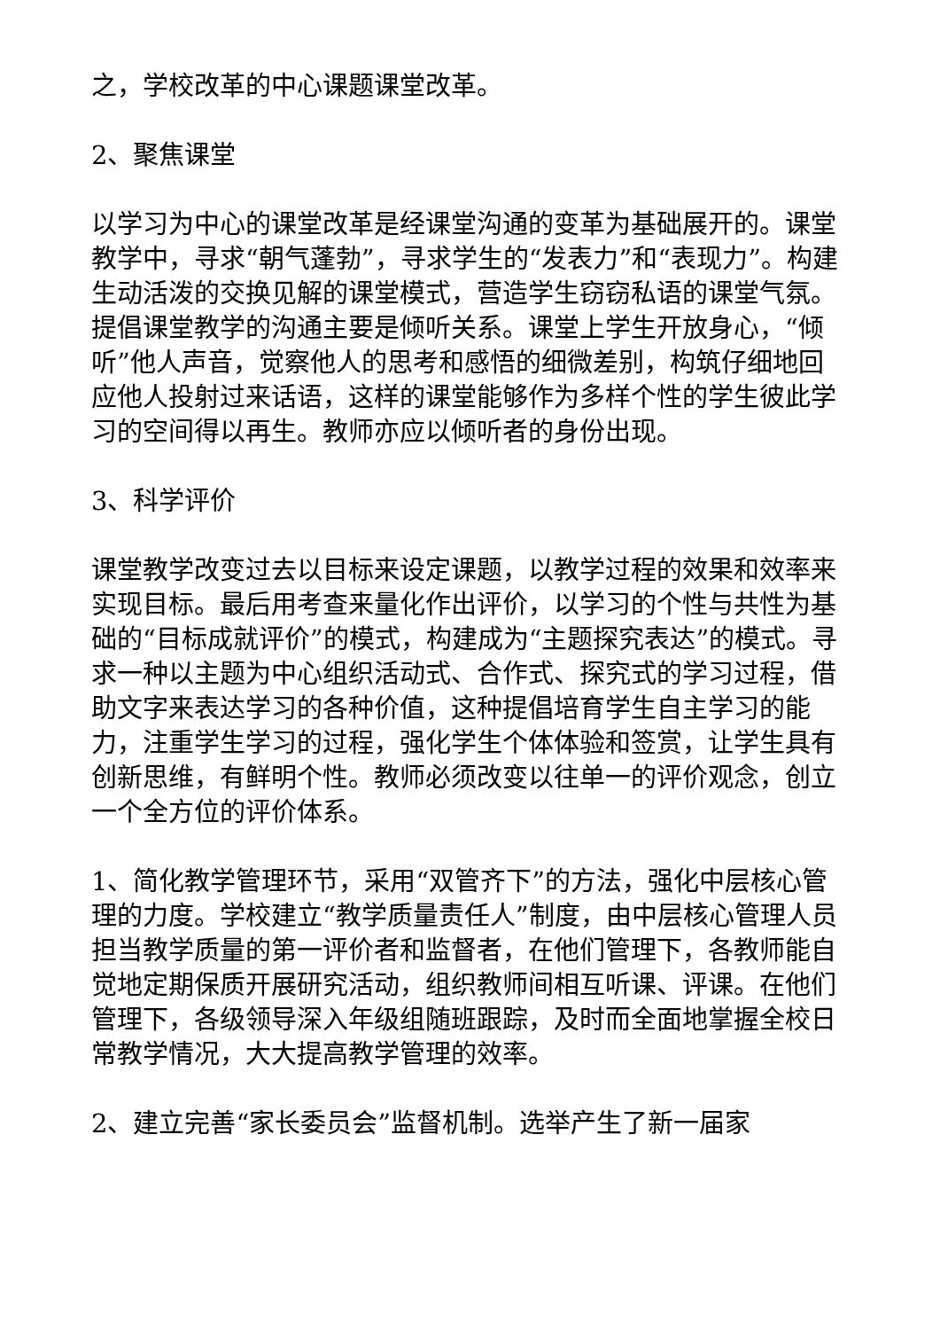之，学校改革的中心课题课堂改革。
2、聚焦课堂
以学习为中心的课堂改革是经课堂沟通的变革为基础展开的。课堂教学中，寻求“朝气蓬勃”，寻求学生的“发表力”和“表现力”。构建生动活泼的交换见解的课堂模式，营造学生窃窃私语的课堂气氛。提倡课堂教学的沟通主要是倾听关系。课堂上学生开放身心，“倾听”他人声音，觉察他人的思考和感悟的细微差别，构筑仔细地回应他人投射过来话语，这样的课堂能够作为多样个性的学生彼此学习的空间得以再生。教师亦应以倾听者的身份出现。
3、科学评价
课堂教学改变过去以目标来设定课题，以教学过程的效果和效率来实现目标。最后用考查来量化作出评价，以学习的个性与共性为基础的“目标成就评价”的模式，构建成为“主题探究表达”的模式。寻求一种以主题为中心组织活动式、合作式、探究式的学习过程，借助文字来表达学习的各种价值，这种提倡培育学生自主学习的能力，注重学生学习的过程，强化学生个体体验和签赏，让学生具有创新思维，有鲜明个性。教师必须改变以往单一的评价观念，创立一个全方位的评价体系。
1、简化教学管理环节，采用“双管齐下”的方法，强化中层核心管理的力度。学校建立“教学质量责任人”制度，由中层核心管理人员担当教学质量的第一评价者和监督者，在他们管理下，各教师能自觉地定期保质开展研究活动，组织教师间相互听课、评课。在他们管理下，各级领导深入年级组随班跟踪，及时而全面地掌握全校日常教学情况，大大提高教学管理的效率。
2、建立完善“家长委员会”监督机制。选举产生了新一届家